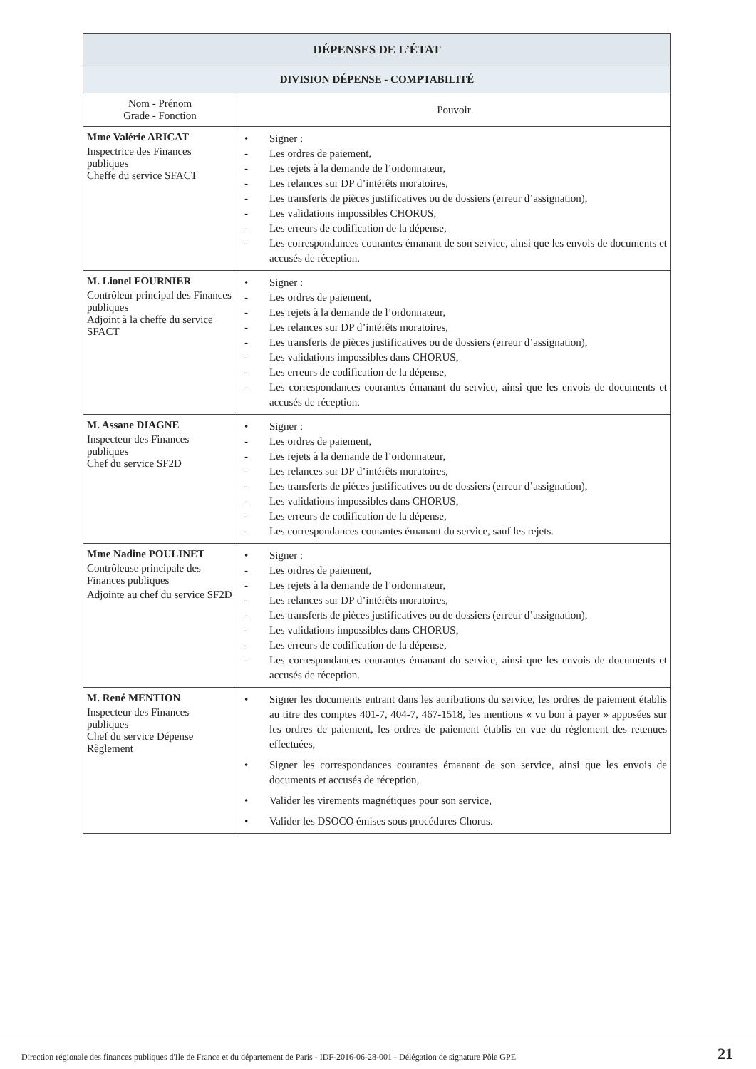| DÉPENSES DE L’ÉTAT | |
| DIVISION DÉPENSE - COMPTABILITÉ | |
| Nom - Prénom Grade - Fonction | Pouvoir |
| Mme Valérie ARICAT Inspectrice des Finances publiques Cheffe du service SFACT | • Signer : - Les ordres de paiement, - Les rejets à la demande de l’ordonnateur, - Les relances sur DP d’intérêts moratoires, - Les transferts de pièces justificatives ou de dossiers (erreur d’assignation), - Les validations impossibles CHORUS, - Les erreurs de codification de la dépense, - Les correspondances courantes émanant de son service, ainsi que les envois de documents et accusés de réception. |
| M. Lionel FOURNIER Contrôleur principal des Finances publiques Adjoint à la cheffe du service SFACT | • Signer : - Les ordres de paiement, - Les rejets à la demande de l’ordonnateur, - Les relances sur DP d’intérêts moratoires, - Les transferts de pièces justificatives ou de dossiers (erreur d’assignation), - Les validations impossibles dans CHORUS, - Les erreurs de codification de la dépense, - Les correspondances courantes émanant du service, ainsi que les envois de documents et accusés de réception. |
| M. Assane DIAGNE Inspecteur des Finances publiques Chef du service SF2D | • Signer : - Les ordres de paiement, - Les rejets à la demande de l’ordonnateur, - Les relances sur DP d’intérêts moratoires, - Les transferts de pièces justificatives ou de dossiers (erreur d’assignation), - Les validations impossibles dans CHORUS, - Les erreurs de codification de la dépense, - Les correspondances courantes émanant du service, sauf les rejets. |
| Mme Nadine POULINET Contrôleuse principale des Finances publiques Adjointe au chef du service SF2D | • Signer : - Les ordres de paiement, - Les rejets à la demande de l’ordonnateur, - Les relances sur DP d’intérêts moratoires, - Les transferts de pièces justificatives ou de dossiers (erreur d’assignation), - Les validations impossibles dans CHORUS, - Les erreurs de codification de la dépense, - Les correspondances courantes émanant du service, ainsi que les envois de documents et accusés de réception. |
| M. René MENTION Inspecteur des Finances publiques Chef du service Dépense Règlement | • Signer les documents entrant dans les attributions du service, les ordres de paiement établis au titre des comptes 401-7, 404-7, 467-1518, les mentions « vu bon à payer » apposées sur les ordres de paiement, les ordres de paiement établis en vue du règlement des retenues effectuées, • Signer les correspondances courantes émanant de son service, ainsi que les envois de documents et accusés de réception, • Valider les virements magnétiques pour son service, • Valider les DSOCO émises sous procédures Chorus. |
Direction régionale des finances publiques d'Ile de France et du département de Paris - IDF-2016-06-28-001 - Délégation de signature Pôle GPE
21